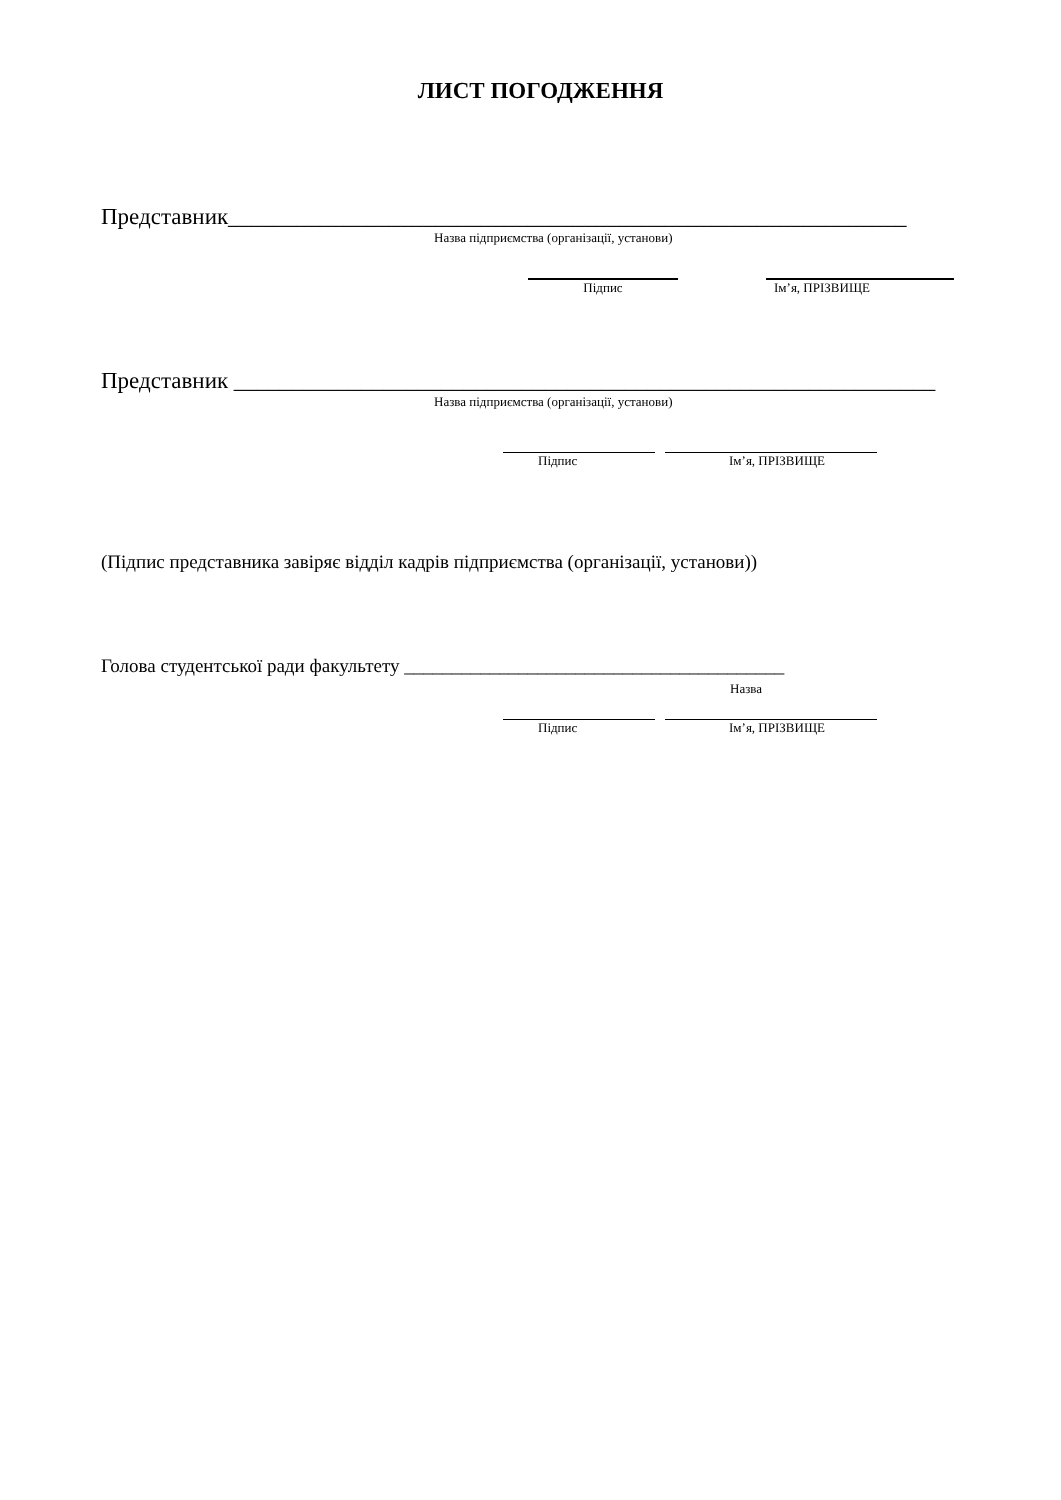ЛИСТ ПОГОДЖЕННЯ
Представник___________________________________________________________
Назва підприємства (організації, установи)
Підпис Ім’я, ПРІЗВИЩЕ
Представник _____________________________________________________________
Назва підприємства (організації, установи)
Підпис Ім’я, ПРІЗВИЩЕ
(Підпис представника завіряє відділ кадрів підприємства (організації, установи))
Голова студентської ради факультету ________________________________________
Назва
Підпис Ім’я, ПРІЗВИЩЕ